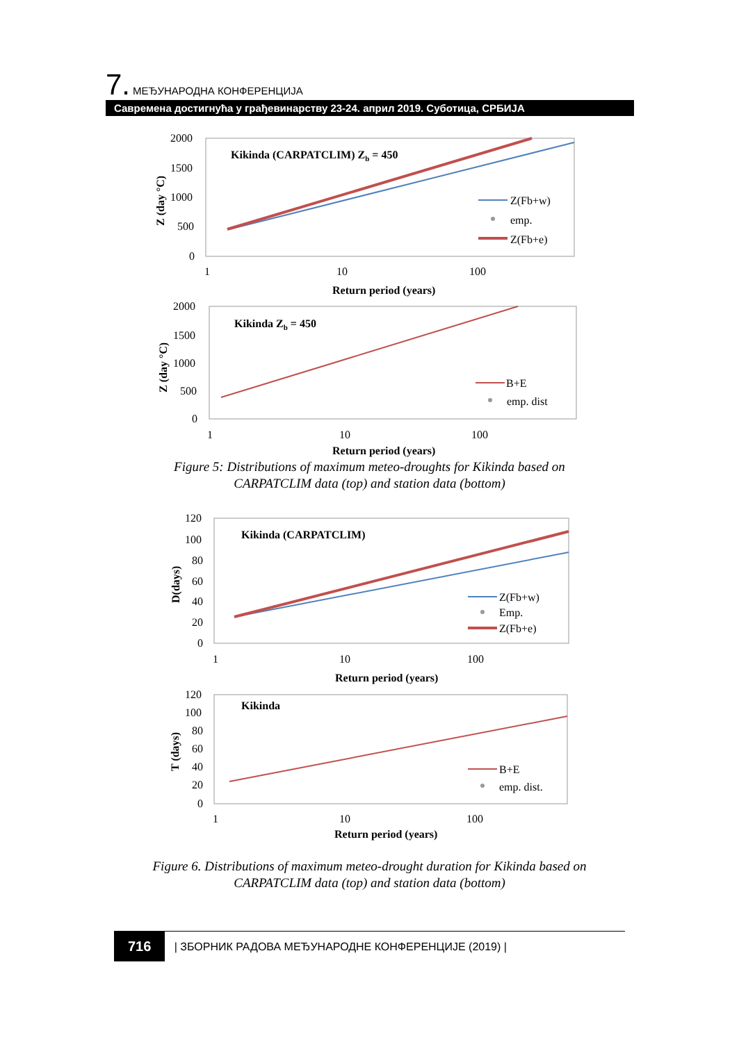7. МЕЂУНАРОДНА КОНФЕРЕНЦИЈА
Савремена достигнућа у грађевинарству 23-24. април 2019. Суботица, СРБИЈА
2000
1500
1000
500
0
1
10
100
Return period (years)
Kikinda (CARPATCLIM) Zb = 450
Z (day °C)
Z(Fb+w)
emp.
Z(Fb+e)
2000
1500
1000
500
0
1
10
100
Return period (years)
Kikinda Zb = 450
Z (day °C)
B+E
emp. dist
120
100
80
60
40
20
0
1
10
100
Return period (years)
Kikinda (CARPATCLIM)
D(days)
Z(Fb+w)
Emp.
Z(Fb+e)
120
100
80
60
40
20
0
1
10
100
Return period (years)
Kikinda
T (days)
B+E
emp. dist.
Figure 5: Distributions of maximum meteo-droughts for Kikinda based on
CARPATCLIM data (top) and station data (bottom)
Figure 6. Distributions of maximum meteo-drought duration for Kikinda based on
CARPATCLIM data (top) and station data (bottom)
716 | ЗБОРНИК РАДОВА МЕЂУНАРОДНЕ КОНФЕРЕНЦИЈЕ (2019) |